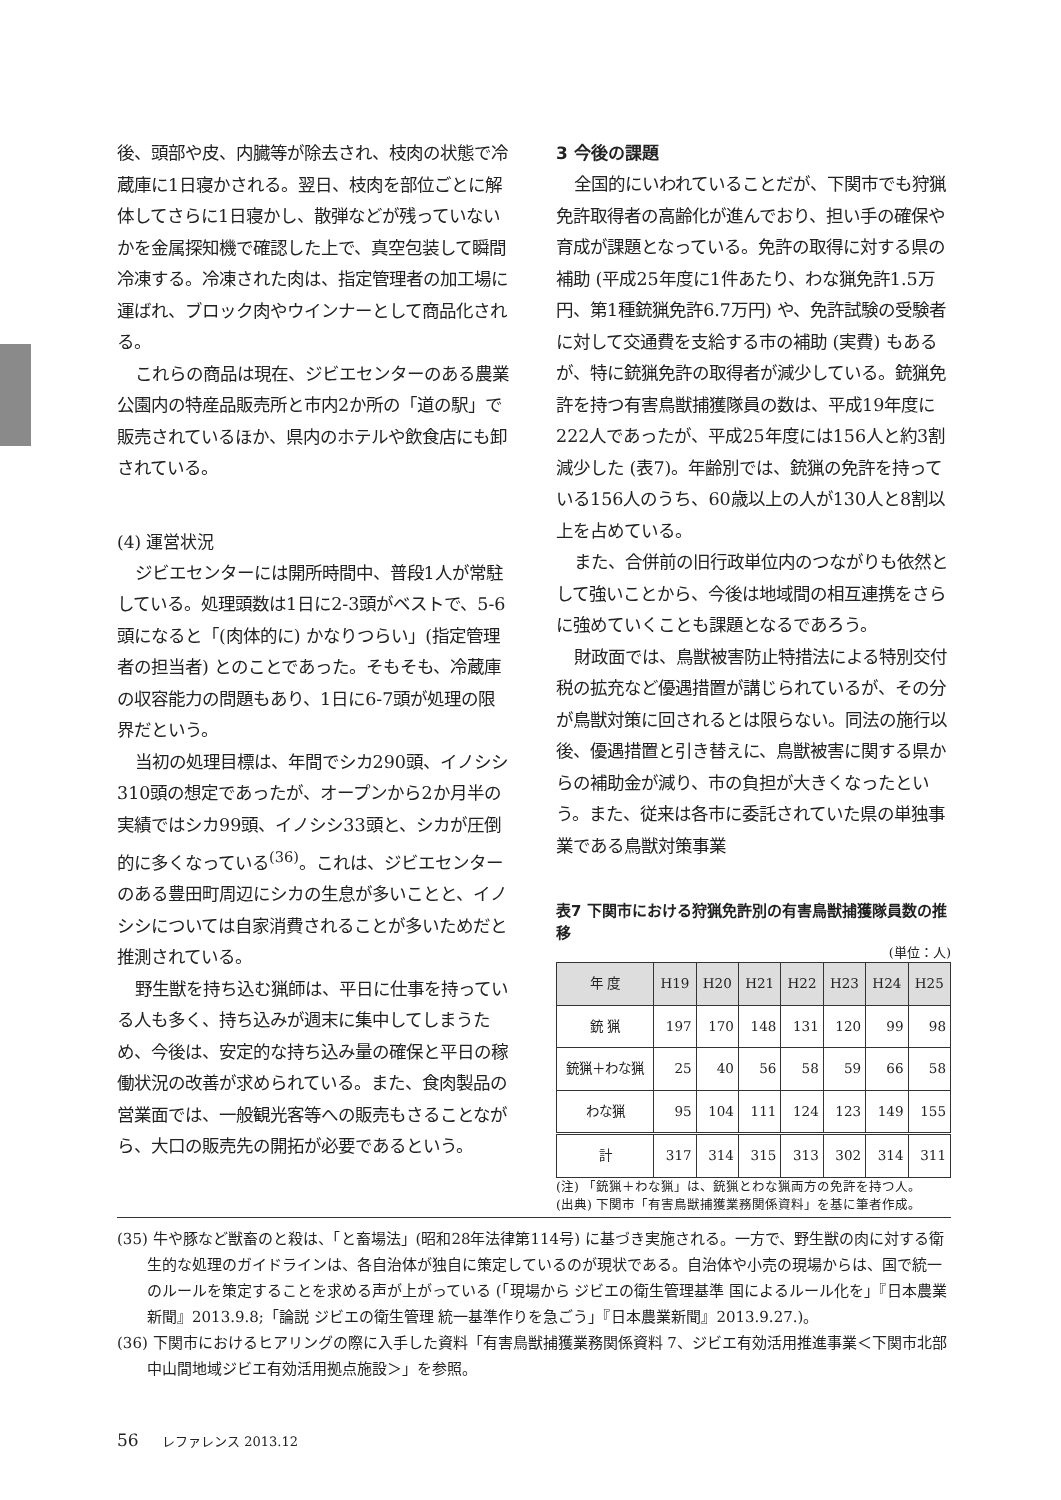後、頭部や皮、内臓等が除去され、枝肉の状態で冷蔵庫に1日寝かされる。翌日、枝肉を部位ごとに解体してさらに1日寝かし、散弾などが残っていないかを金属探知機で確認した上で、真空包装して瞬間冷凍する。冷凍された肉は、指定管理者の加工場に運ばれ、ブロック肉やウインナーとして商品化される。
これらの商品は現在、ジビエセンターのある農業公園内の特産品販売所と市内2か所の「道の駅」で販売されているほか、県内のホテルや飲食店にも卸されている。
(4) 運営状況
ジビエセンターには開所時間中、普段1人が常駐している。処理頭数は1日に2-3頭がベストで、5-6頭になると「(肉体的に) かなりつらい」(指定管理者の担当者) とのことであった。そもそも、冷蔵庫の収容能力の問題もあり、1日に6-7頭が処理の限界だという。
当初の処理目標は、年間でシカ290頭、イノシシ310頭の想定であったが、オープンから2か月半の実績ではシカ99頭、イノシシ33頭と、シカが圧倒的に多くなっている<sup>(36)</sup>。これは、ジビエセンターのある豊田町周辺にシカの生息が多いことと、イノシシについては自家消費されることが多いためだと推測されている。
野生獣を持ち込む猟師は、平日に仕事を持っている人も多く、持ち込みが週末に集中してしまうため、今後は、安定的な持ち込み量の確保と平日の稼働状況の改善が求められている。また、食肉製品の営業面では、一般観光客等への販売もさることながら、大口の販売先の開拓が必要であるという。
3 今後の課題
全国的にいわれていることだが、下関市でも狩猟免許取得者の高齢化が進んでおり、担い手の確保や育成が課題となっている。免許の取得に対する県の補助 (平成25年度に1件あたり、わな猟免許1.5万円、第1種銃猟免許6.7万円) や、免許試験の受験者に対して交通費を支給する市の補助 (実費) もあるが、特に銃猟免許の取得者が減少している。銃猟免許を持つ有害鳥獣捕獲隊員の数は、平成19年度に222人であったが、平成25年度には156人と約3割減少した (表7)。年齢別では、銃猟の免許を持っている156人のうち、60歳以上の人が130人と8割以上を占めている。
また、合併前の旧行政単位内のつながりも依然として強いことから、今後は地域間の相互連携をさらに強めていくことも課題となるであろう。
財政面では、鳥獣被害防止特措法による特別交付税の拡充など優遇措置が講じられているが、その分が鳥獣対策に回されるとは限らない。同法の施行以後、優遇措置と引き替えに、鳥獣被害に関する県からの補助金が減り、市の負担が大きくなったという。また、従来は各市に委託されていた県の単独事業である鳥獣対策事業
表7 下関市における狩猟免許別の有害鳥獣捕獲隊員数の推移
(単位：人)
| 年 度 | H19 | H20 | H21 | H22 | H23 | H24 | H25 |
| --- | --- | --- | --- | --- | --- | --- | --- |
| 銃 猟 | 197 | 170 | 148 | 131 | 120 | 99 | 98 |
| 銃猟＋わな猟 | 25 | 40 | 56 | 58 | 59 | 66 | 58 |
| わな猟 | 95 | 104 | 111 | 124 | 123 | 149 | 155 |
| 計 | 317 | 314 | 315 | 313 | 302 | 314 | 311 |
(注) 「銃猟＋わな猟」は、銃猟とわな猟両方の免許を持つ人。
(出典) 下関市「有害鳥獣捕獲業務関係資料」を基に筆者作成。
(35) 牛や豚など獣畜のと殺は、「と畜場法」(昭和28年法律第114号) に基づき実施される。一方で、野生獣の肉に対する衛生的な処理のガイドラインは、各自治体が独自に策定しているのが現状である。自治体や小売の現場からは、国で統一のルールを策定することを求める声が上がっている (「現場から ジビエの衛生管理基準 国によるルール化を」『日本農業新聞』2013.9.8;「論説 ジビエの衛生管理 統一基準作りを急ごう」『日本農業新聞』2013.9.27.)。
(36) 下関市におけるヒアリングの際に入手した資料「有害鳥獣捕獲業務関係資料 7、ジビエ有効活用推進事業＜下関市北部中山間地域ジビエ有効活用拠点施設＞」を参照。
56 レファレンス 2013.12